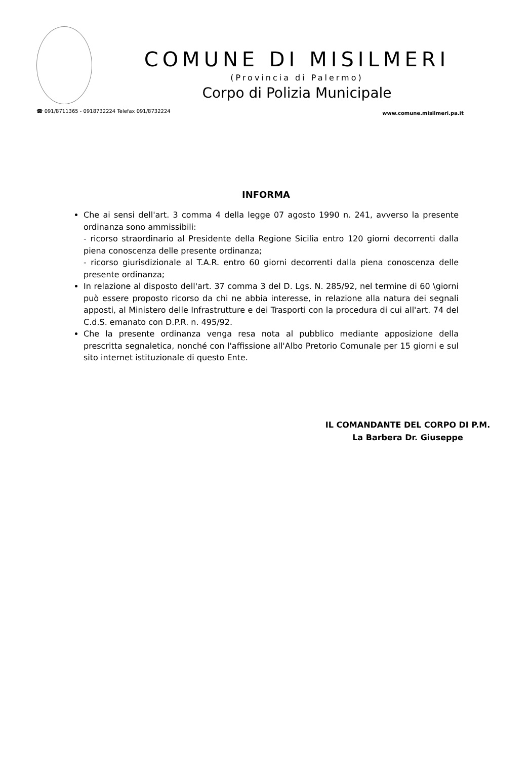COMUNE DI MISILMERI
(Provincia di Palermo)
Corpo di Polizia Municipale
☎ 091/8711365 - 0918732224 Telefax 091/8732224 www.comune.misilmeri.pa.it
INFORMA
Che ai sensi dell'art. 3 comma 4 della legge 07 agosto 1990 n. 241, avverso la presente ordinanza sono ammissibili:
- ricorso straordinario al Presidente della Regione Sicilia entro 120 giorni decorrenti dalla piena conoscenza delle presente ordinanza;
- ricorso giurisdizionale al T.A.R. entro 60 giorni decorrenti dalla piena conoscenza delle presente ordinanza;
In relazione al disposto dell'art. 37 comma 3 del D. Lgs. N. 285/92, nel termine di 60 \giorni può essere proposto ricorso da chi ne abbia interesse, in relazione alla natura dei segnali apposti, al Ministero delle Infrastrutture e dei Trasporti con la procedura di cui all'art. 74 del C.d.S. emanato con D.P.R. n. 495/92.
Che la presente ordinanza venga resa nota al pubblico mediante apposizione della prescritta segnaletica, nonché con l'affissione all'Albo Pretorio Comunale per 15 giorni e sul sito internet istituzionale di questo Ente.
IL COMANDANTE DEL CORPO DI P.M.
La Barbera Dr. Giuseppe